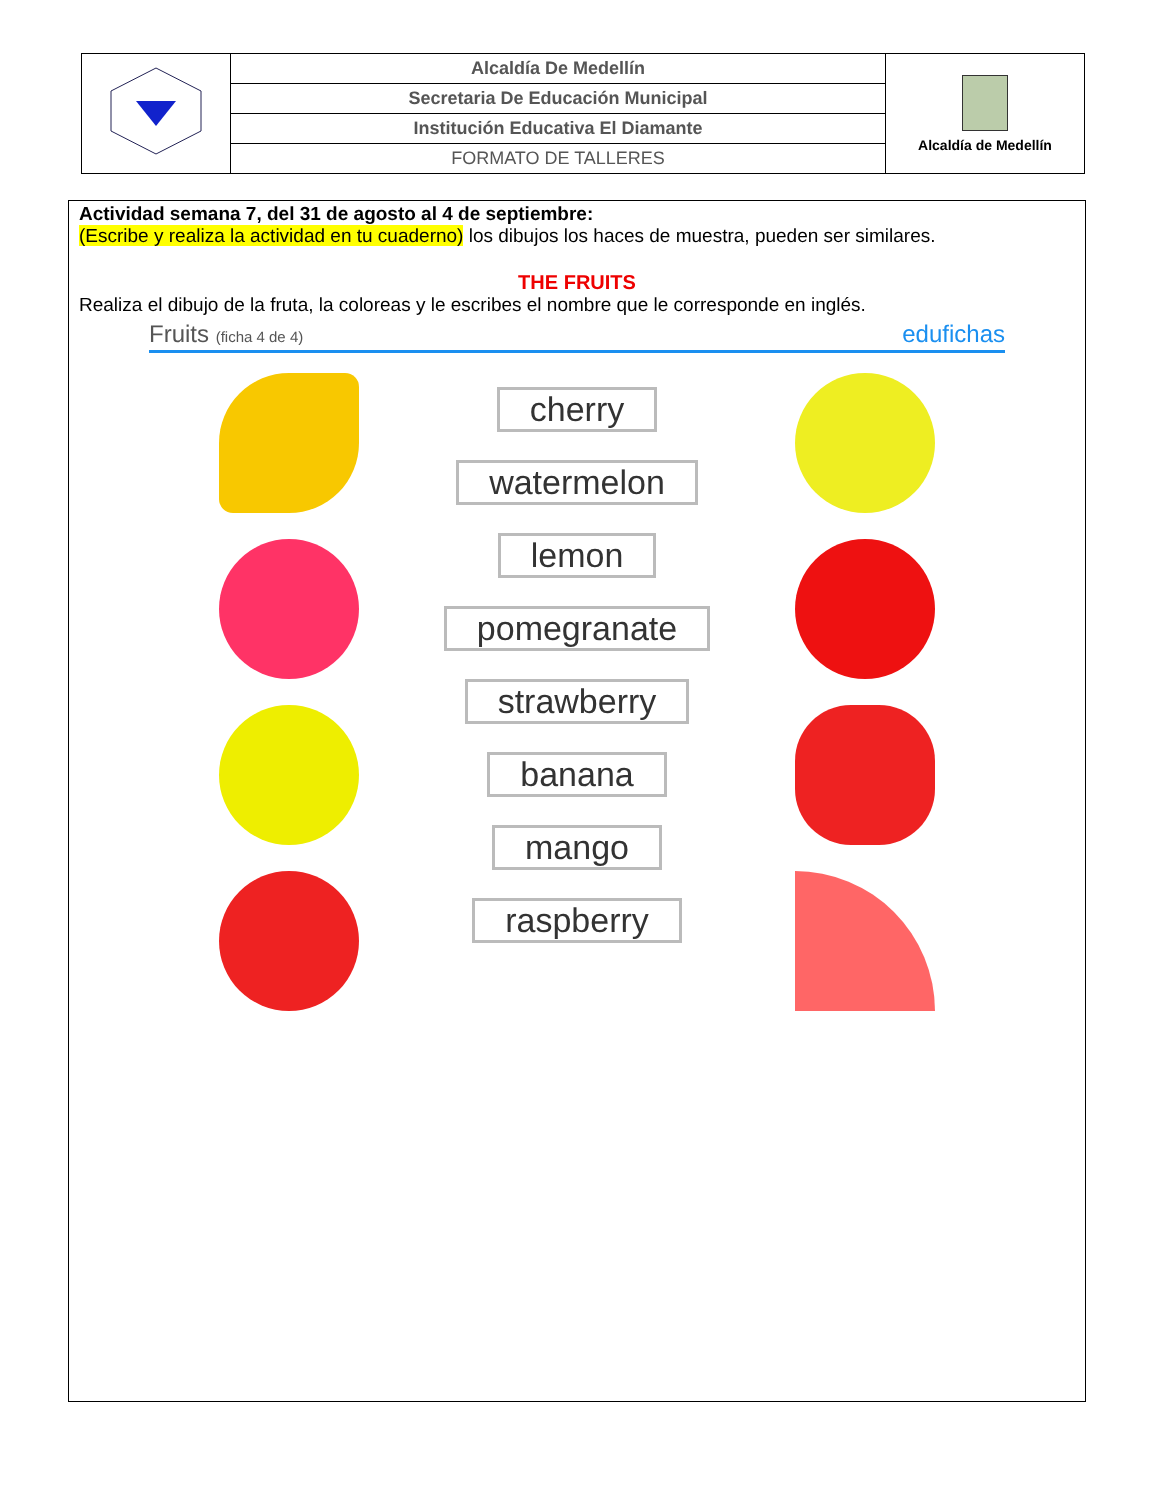| | Alcaldía De Medellín | Alcaldía de Medellín |
| | Secretaria De Educación Municipal | |
| | Institución Educativa El Diamante | |
| | FORMATO DE TALLERES | |
Actividad semana 7, del 31 de agosto al 4 de septiembre:
(Escribe y realiza la actividad en tu cuaderno) los dibujos los haces de muestra, pueden ser similares.
THE FRUITS
Realiza el dibujo de la fruta, la coloreas y le escribes el nombre que le corresponde en inglés.
Fruits (ficha 4 de 4) edufichas
cherry
watermelon
lemon
pomegranate
strawberry
banana
mango
raspberry